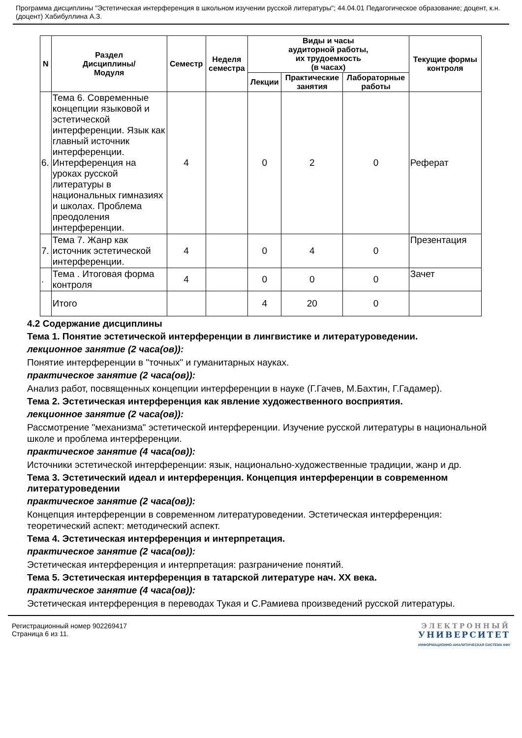Программа дисциплины "Эстетическая интерференция в школьном изучении русской литературы"; 44.04.01 Педагогическое образование; доцент, к.н. (доцент) Хабибуллина А.З.
| N | Раздел Дисциплины/ Модуля | Семестр | Неделя семестра | Виды и часы аудиторной работы, их трудоемкость (в часах) | | | Текущие формы контроля |
| --- | --- | --- | --- | --- | --- | --- | --- |
| | | | | Лекции | Практические занятия | Лабораторные работы | |
| 6. | Тема 6. Современные концепции языковой и эстетической интерференции. Язык как главный источник интерференции. Интерференция на уроках русской литературы в национальных гимназиях и школах. Проблема преодоления интерференции. | 4 | | 0 | 2 | 0 | Реферат |
| 7. | Тема 7. Жанр как источник эстетической интерференции. | 4 | | 0 | 4 | 0 | Презентация |
| . | Тема . Итоговая форма контроля | 4 | | 0 | 0 | 0 | Зачет |
| | Итого | | | 4 | 20 | 0 | |
4.2 Содержание дисциплины
Тема 1. Понятие эстетической интерференции в лингвистике и литературоведении.
лекционное занятие (2 часа(ов)):
Понятие интерференции в "точных" и гуманитарных науках.
практическое занятие (2 часа(ов)):
Анализ работ, посвященных концепции интерференции в науке (Г.Гачев, М.Бахтин, Г.Гадамер).
Тема 2. Эстетическая интерференция как явление художественного восприятия.
лекционное занятие (2 часа(ов)):
Рассмотрение "механизма" эстетической интерференции. Изучение русской литературы в национальной школе и проблема интерференции.
практическое занятие (4 часа(ов)):
Источники эстетической интерференции: язык, национально-художественные традиции, жанр и др.
Тема 3. Эстетический идеал и интерференция. Концепция интерференции в современном литературоведении
практическое занятие (2 часа(ов)):
Концепция интерференции в современном литературоведении. Эстетическая интерференция: теоретический аспект: методический аспект.
Тема 4. Эстетическая интерференция и интерпретация.
практическое занятие (2 часа(ов)):
Эстетическая интерференция и интерпретация: разграничение понятий.
Тема 5. Эстетическая интерференция в татарской литературе нач. XX века.
практическое занятие (4 часа(ов)):
Эстетическая интерференция в переводах Тукая и С.Рамиева произведений русской литературы.
Регистрационный номер 902269417
Страница 6 из 11.
ЭЛЕКТРОННЫЙ
УНИВЕРСИТЕТ
ИНФОРМАЦИОННО-АНАЛИТИЧЕСКАЯ СИСТЕМА КФУ